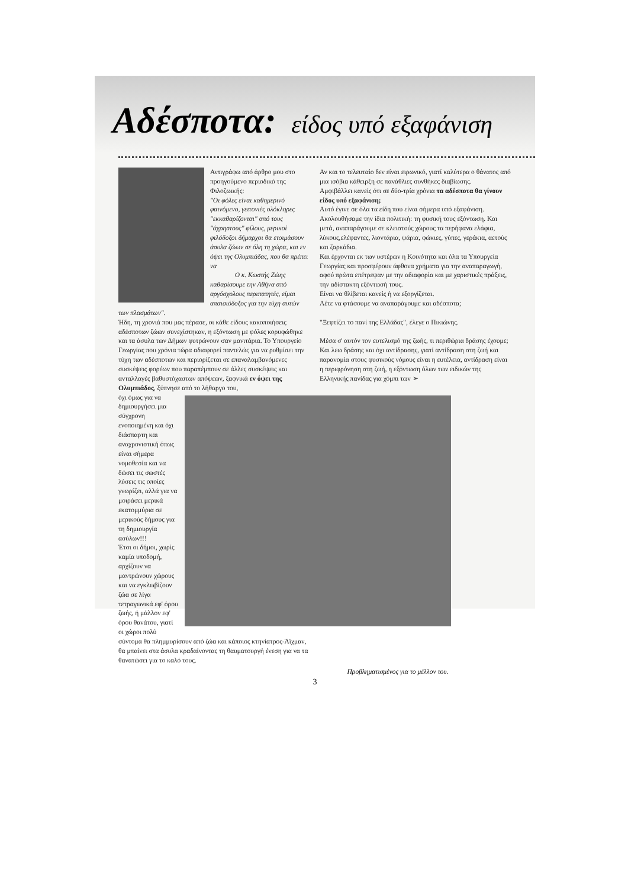Αδέσποτα: είδος υπό εξαφάνιση
Αντιγράφω από άρθρο μου στο προηγούμενο περιοδικό της Φιλοζωικής:
"Οι φόλες είναι καθημερινό φαινόμενο, γειτονιές ολόκληρες "εκκαθαρίζονται" από τους "άχρηστους" φίλους, μερικοί φιλόδοξοι δήμαρχοι θα ετοιμάσουν άσυλα ζώων σε όλη τη χώρα, και εν όψει της Ολυμπιάδας, που θα πρέπει να
Ο κ. Κωστής Ζώης
καθαρίσουμε την Αθήνα από αργόσχολους περιπατητές, είμαι απαισιόδοξος για την τύχη αυτών των πλασμάτων".
Ήδη, τη χρονιά που μας πέρασε, οι κάθε είδους κακοποιήσεις αδέσποτων ζώων συνεχίστηκαν, η εξόντωση με φόλες κορυφώθηκε και τα άσυλα των Δήμων φυτρώνουν σαν μανιτάρια. Το Υπουργείο Γεωργίας που χρόνια τώρα αδιαφορεί παντελώς για να ρυθμίσει την τύχη των αδέσποτων και περιορίζεται σε επαναλαμβανόμενες συσκέψεις φορέων που παραπέμπουν σε άλλες συσκέψεις και ανταλλαγές βαθυστόχαστων απόψεων, ξαφνικά εν όψει της Ολυμπιάδος, ξύπνησε από το λήθαργο του,
όχι όμως για να δημιουργήσει μια σύγχρονη ενοποιημένη και όχι διάσπαρτη και αναχρονιστική όπως είναι σήμερα νομοθεσία και να δώσει τις σωστές λύσεις τις οποίες γνωρίζει, αλλά για να μοιράσει μερικά εκατομμύρια σε μερικούς δήμους για τη δημιουργία ασύλων!!!
Έτσι οι δήμοι, χωρίς καμία υποδομή, αρχίζουν να μαντρώνουν χώρους και να εγκλωβίζουν ζώα σε λίγα τετραγωνικά εφ' όρου ζωής, ή μάλλον εφ' όρου θανάτου, γιατί οι χώροι πολύ σύντομα θα πλημμυρίσουν από ζώα και κάποιος κτηνίατρος-Άϊχμαν, θα μπαίνει στα άσυλα κραδαίνοντας τη θαυματουργή ένεση για να τα θανατώσει για το καλό τους.
Αν και το τελευταίο δεν είναι ειρωνικό, γιατί καλύτερα ο θάνατος από μια ισόβια κάθειρξη σε πανάθλιες συνθήκες διαβίωσης.
Αμφιβάλλει κανείς ότι σε δύο-τρία χρόνια τα αδέσποτα θα γίνουν είδος υπό εξαφάνιση;
Αυτό έγινε σε όλα τα είδη που είναι σήμερα υπό εξαφάνιση. Ακολουθήσαμε την ίδια πολιτική: τη φυσική τους εξόντωση. Και μετά, αναπαράγουμε σε κλειστούς χώρους τα περήφανα ελάφια, λύκους,ελέφαντες, λιοντάρια, ψάρια, φώκιες, γύπες, γεράκια, αετούς και ζαρκάδια.
Και έρχονται εκ των υστέρων η Κοινότητα και όλα τα Υπουργεία Γεωργίας και προσφέρουν άφθονα χρήματα για την αναπαραγωγή, αφού πρώτα επέτρεψαν με την αδιαφορία και με χαριστικές πράξεις, την αδίστακτη εξόντωσή τους.
Είναι να θλίβεται κανείς ή να εξοργίζεται.
Λέτε να φτάσουμε να αναπαράγουμε και αδέσποτα;
"Ξεφτίζει το πανί της Ελλάδας", έλεγε ο Πικιώνης.
Μέσα σ' αυτόν τον ευτελισμό της ζωής, τι περιθώρια δράσης έχουμε; Και λεω δράσης και όχι αντίδρασης, γιατί αντίδραση στη ζωή και παρανομία στους φυσικούς νόμους είναι η ευτέλεια, αντίδραση είναι η περιφρόνηση στη ζωή, η εξόντωση όλων των ειδικών της Ελληνικής πανίδας για χόμπι των ➢
Προβληματισμένος για το μέλλον του.
3